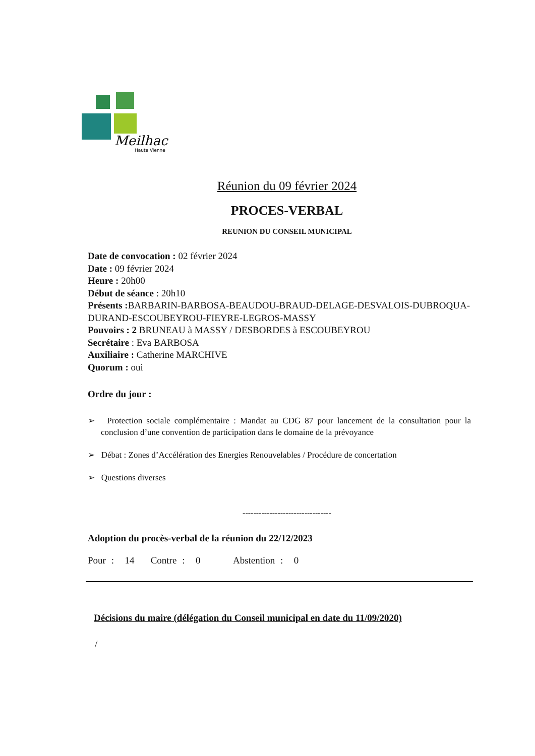Meilhac
Haute Vienne
Réunion du 09 février 2024
PROCES-VERBAL
REUNION DU CONSEIL MUNICIPAL
Date de convocation : 02 février 2024
Date : 09 février 2024
Heure : 20h00
Début de séance : 20h10
Présents : BARBARIN-BARBOSA-BEAUDOU-BRAUD-DELAGE-DESVALOIS-DUBROQUA-DURAND-ESCOUBEYROU-FIEYRE-LEGROS-MASSY
Pouvoirs : 2 BRUNEAU à MASSY / DESBORDES à ESCOUBEYROU
Secrétaire : Eva BARBOSA
Auxiliaire : Catherine MARCHIVE
Quorum : oui
Ordre du jour :
➢ Protection sociale complémentaire : Mandat au CDG 87 pour lancement de la consultation pour la conclusion d’une convention de participation dans le domaine de la prévoyance
➢ Débat : Zones d’Accélération des Energies Renouvelables / Procédure de concertation
➢ Questions diverses
---------------------------------
Adoption du procès-verbal de la réunion du 22/12/2023
Pour : 14 Contre : 0 Abstention : 0
Décisions du maire (délégation du Conseil municipal en date du 11/09/2020)
/